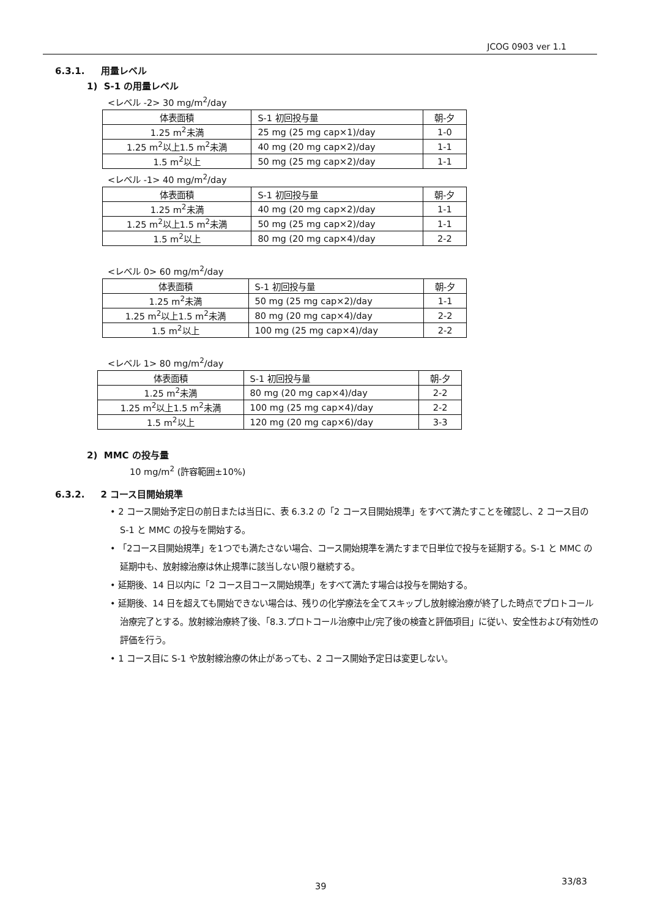JCOG 0903 ver 1.1
6.3.1. 用量レベル
1) S-1 の用量レベル
<レベル -2> 30 mg/m<sup>2</sup>/day
| 体表面積 | S-1 初回投与量 | 朝-夕 |
| --- | --- | --- |
| 1.25 m<sup>2</sup>未満 | 25 mg (25 mg cap×1)/day | 1-0 |
| 1.25 m<sup>2</sup>以上1.5 m<sup>2</sup>未満 | 40 mg (20 mg cap×2)/day | 1-1 |
| 1.5 m<sup>2</sup>以上 | 50 mg (25 mg cap×2)/day | 1-1 |
<レベル -1> 40 mg/m<sup>2</sup>/day
| 体表面積 | S-1 初回投与量 | 朝-夕 |
| --- | --- | --- |
| 1.25 m<sup>2</sup>未満 | 40 mg (20 mg cap×2)/day | 1-1 |
| 1.25 m<sup>2</sup>以上1.5 m<sup>2</sup>未満 | 50 mg (25 mg cap×2)/day | 1-1 |
| 1.5 m<sup>2</sup>以上 | 80 mg (20 mg cap×4)/day | 2-2 |
<レベル 0> 60 mg/m<sup>2</sup>/day
| 体表面積 | S-1 初回投与量 | 朝-夕 |
| --- | --- | --- |
| 1.25 m<sup>2</sup>未満 | 50 mg (25 mg cap×2)/day | 1-1 |
| 1.25 m<sup>2</sup>以上1.5 m<sup>2</sup>未満 | 80 mg (20 mg cap×4)/day | 2-2 |
| 1.5 m<sup>2</sup>以上 | 100 mg (25 mg cap×4)/day | 2-2 |
<レベル 1> 80 mg/m<sup>2</sup>/day
| 体表面積 | S-1 初回投与量 | 朝-夕 |
| --- | --- | --- |
| 1.25 m<sup>2</sup>未満 | 80 mg (20 mg cap×4)/day | 2-2 |
| 1.25 m<sup>2</sup>以上1.5 m<sup>2</sup>未満 | 100 mg (25 mg cap×4)/day | 2-2 |
| 1.5 m<sup>2</sup>以上 | 120 mg (20 mg cap×6)/day | 3-3 |
2) MMC の投与量
10 mg/m<sup>2</sup> (許容範囲±10%)
6.3.2. 2 コース目開始規準
• 2 コース開始予定日の前日または当日に、表 6.3.2 の「2 コース目開始規準」をすべて満たすことを確認し、2 コース目の S-1 と MMC の投与を開始する。
• 「2コース目開始規準」を1つでも満たさない場合、コース開始規準を満たすまで日単位で投与を延期する。S-1 と MMC の延期中も、放射線治療は休止規準に該当しない限り継続する。
• 延期後、14 日以内に「2 コース目コース開始規準」をすべて満たす場合は投与を開始する。
• 延期後、14 日を超えても開始できない場合は、残りの化学療法を全てスキップし放射線治療が終了した時点でプロトコール治療完了とする。放射線治療終了後、「8.3.プロトコール治療中止/完了後の検査と評価項目」に従い、安全性および有効性の評価を行う。
• 1 コース目に S-1 や放射線治療の休止があっても、2 コース開始予定日は変更しない。
39 33/83